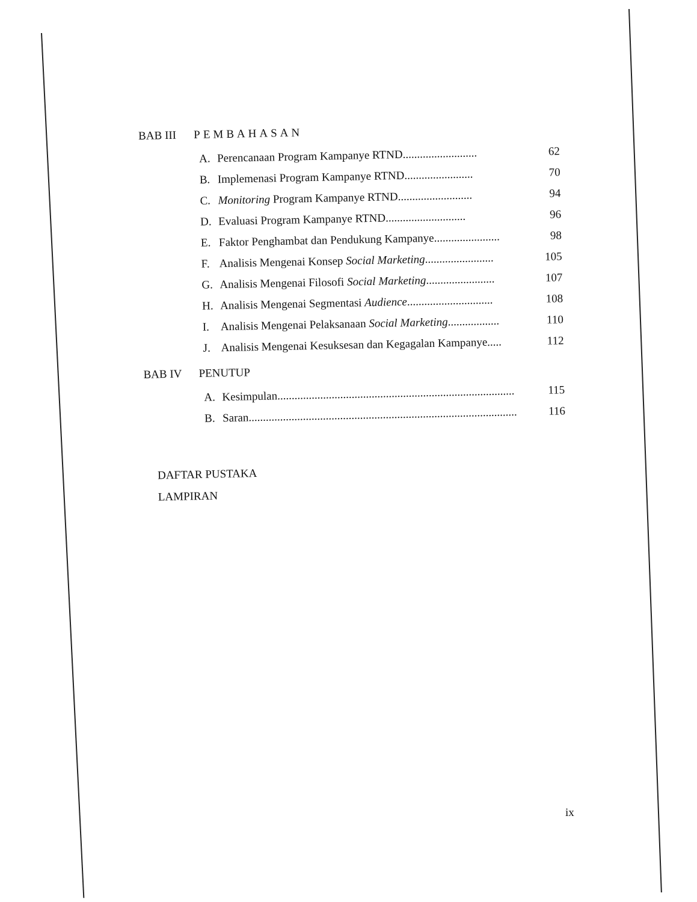BAB III PEMBAHASAN
A. Perencanaan Program Kampanye RTND.......................... 62
B. Implemenasi Program Kampanye RTND........................ 70
C. Monitoring Program Kampanye RTND.......................... 94
D. Evaluasi Program Kampanye RTND............................ 96
E. Faktor Penghambat dan Pendukung Kampanye....................... 98
F. Analisis Mengenai Konsep Social Marketing........................ 105
G. Analisis Mengenai Filosofi Social Marketing........................ 107
H. Analisis Mengenai Segmentasi Audience.............................. 108
I. Analisis Mengenai Pelaksanaan Social Marketing.................. 110
J. Analisis Mengenai Kesuksesan dan Kegagalan Kampanye..... 112
BAB IV PENUTUP
A. Kesimpulan................................................................................... 115
B. Saran.............................................................................................. 116
DAFTAR PUSTAKA
LAMPIRAN
ix